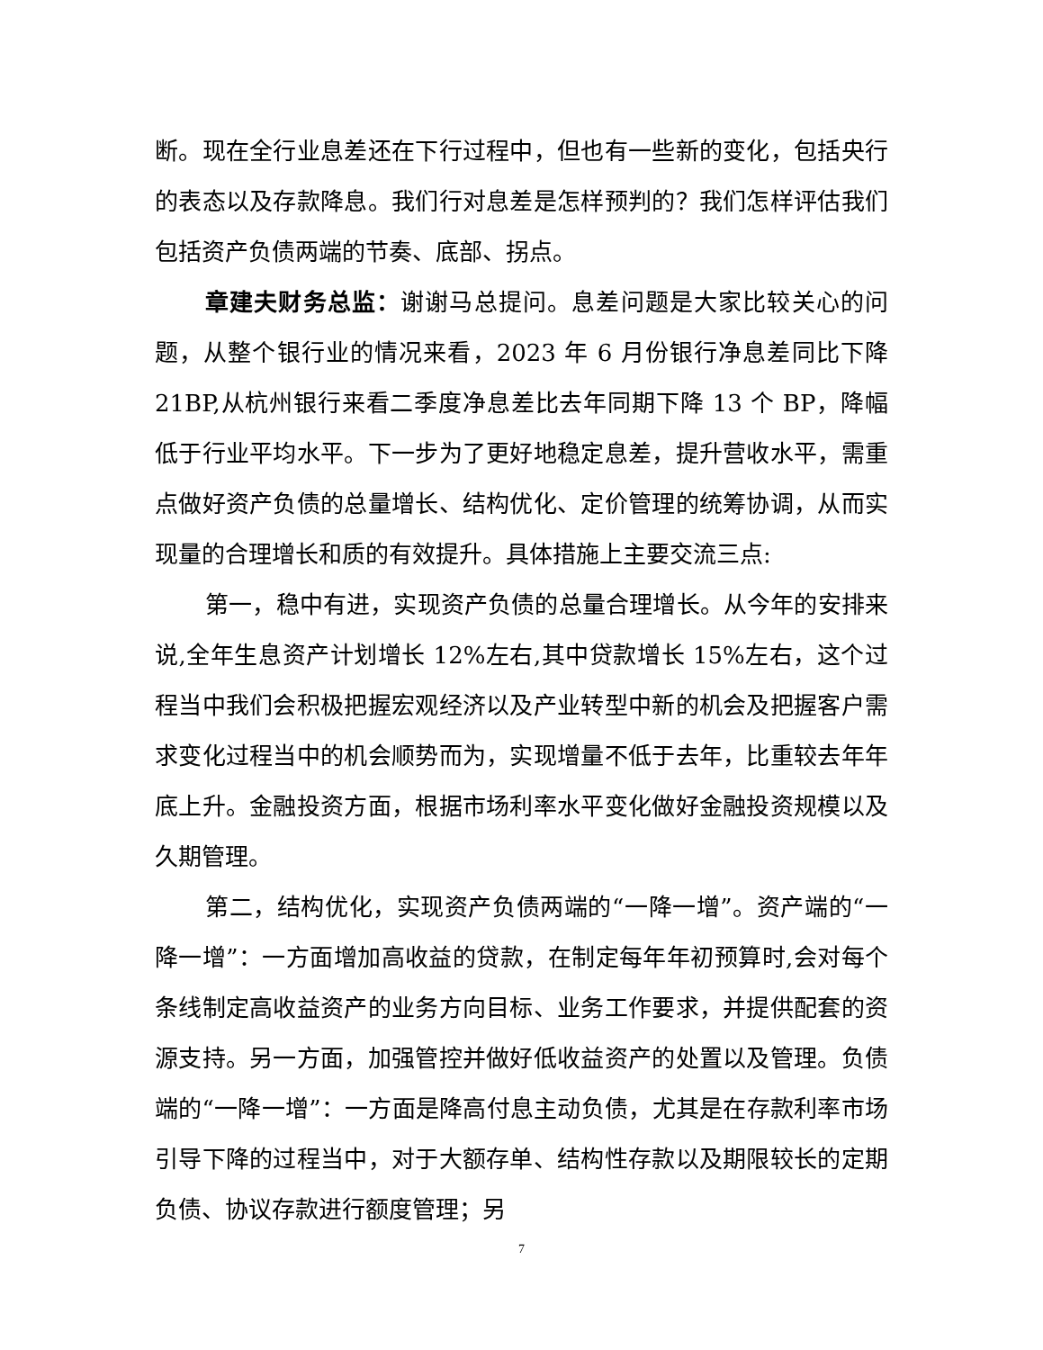断。现在全行业息差还在下行过程中，但也有一些新的变化，包括央行的表态以及存款降息。我们行对息差是怎样预判的？我们怎样评估我们包括资产负债两端的节奏、底部、拐点。
章建夫财务总监：谢谢马总提问。息差问题是大家比较关心的问题，从整个银行业的情况来看，2023 年 6 月份银行净息差同比下降 21BP,从杭州银行来看二季度净息差比去年同期下降 13 个 BP，降幅低于行业平均水平。下一步为了更好地稳定息差，提升营收水平，需重点做好资产负债的总量增长、结构优化、定价管理的统筹协调，从而实现量的合理增长和质的有效提升。具体措施上主要交流三点:
第一，稳中有进，实现资产负债的总量合理增长。从今年的安排来说,全年生息资产计划增长 12%左右,其中贷款增长 15%左右，这个过程当中我们会积极把握宏观经济以及产业转型中新的机会及把握客户需求变化过程当中的机会顺势而为，实现增量不低于去年，比重较去年年底上升。金融投资方面，根据市场利率水平变化做好金融投资规模以及久期管理。
第二，结构优化，实现资产负债两端的“一降一增”。资产端的“一降一增”：一方面增加高收益的贷款，在制定每年年初预算时,会对每个条线制定高收益资产的业务方向目标、业务工作要求，并提供配套的资源支持。另一方面，加强管控并做好低收益资产的处置以及管理。负债端的“一降一增”：一方面是降高付息主动负债，尤其是在存款利率市场引导下降的过程当中，对于大额存单、结构性存款以及期限较长的定期负债、协议存款进行额度管理；另
7